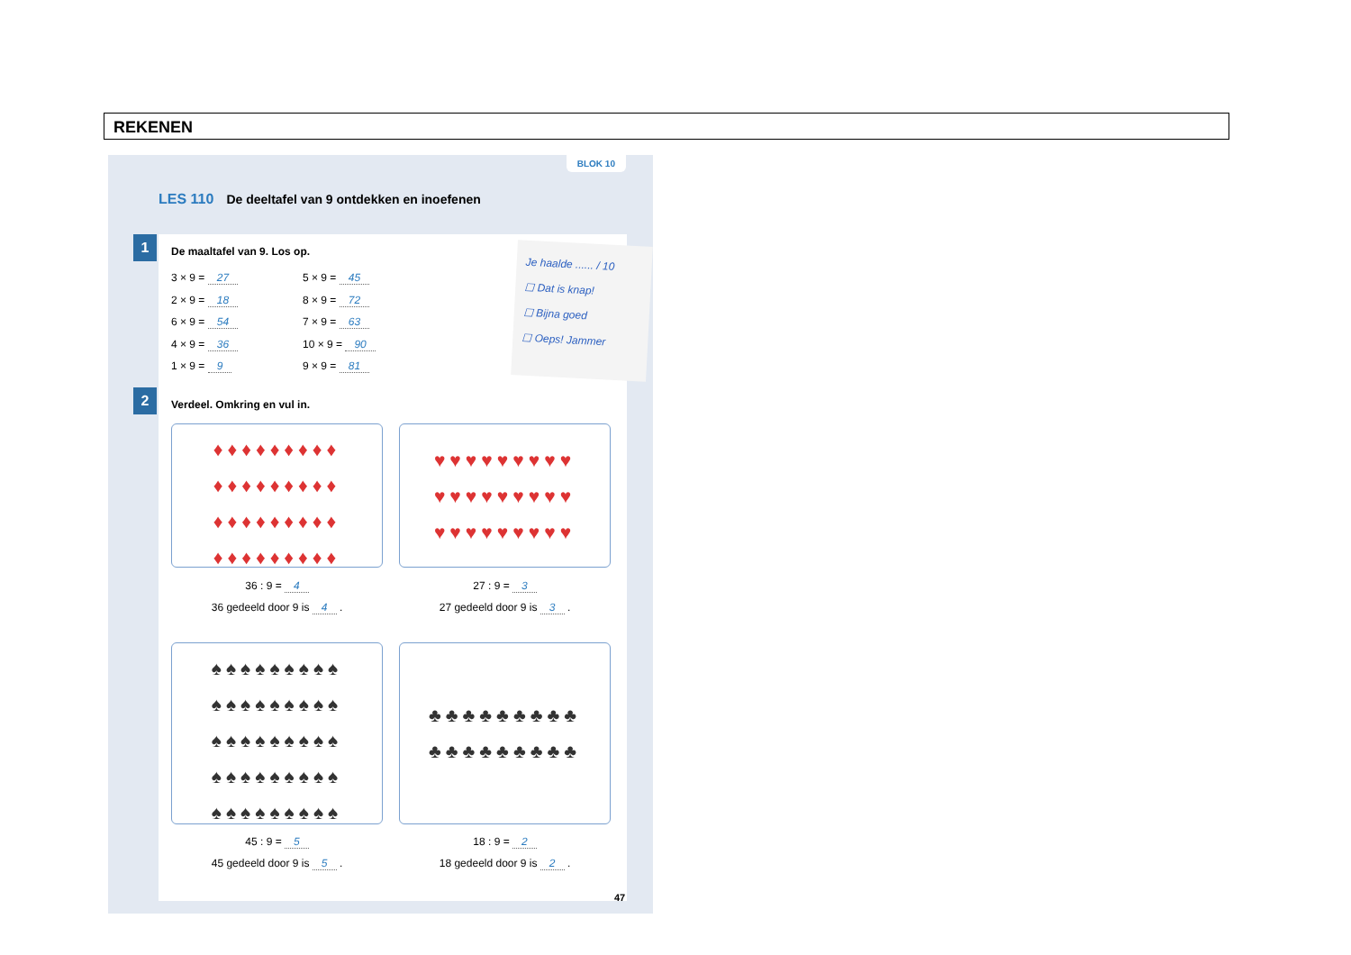REKENEN
BLOK 10
LES 110 De deeltafel van 9 ontdekken en inoefenen
1
2
De maaltafel van 9. Los op.
3 × 9 = 27
2 × 9 = 18
6 × 9 = 54
4 × 9 = 36
1 × 9 = 9
5 × 9 = 45
8 × 9 = 72
7 × 9 = 63
10 × 9 = 90
9 × 9 = 81
Je haalde ...... / 10
☐ Dat is knap!
☐ Bijna goed
☐ Oeps! Jammer
Verdeel. Omkring en vul in.
♦♦♦♦♦♦♦♦♦ ♦♦♦♦♦♦♦♦♦ ♦♦♦♦♦♦♦♦♦ ♦♦♦♦♦♦♦♦♦
♥♥♥♥♥♥♥♥♥ ♥♥♥♥♥♥♥♥♥ ♥♥♥♥♥♥♥♥♥
36 : 9 = 4
36 gedeeld door 9 is 4 .
27 : 9 = 3
27 gedeeld door 9 is 3 .
♠♠♠♠♠♠♠♠♠ ♠♠♠♠♠♠♠♠♠ ♠♠♠♠♠♠♠♠♠ ♠♠♠♠♠♠♠♠♠ ♠♠♠♠♠♠♠♠♠
♣♣♣♣♣♣♣♣♣ ♣♣♣♣♣♣♣♣♣
45 : 9 = 5
45 gedeeld door 9 is 5 .
18 : 9 = 2
18 gedeeld door 9 is 2 .
47